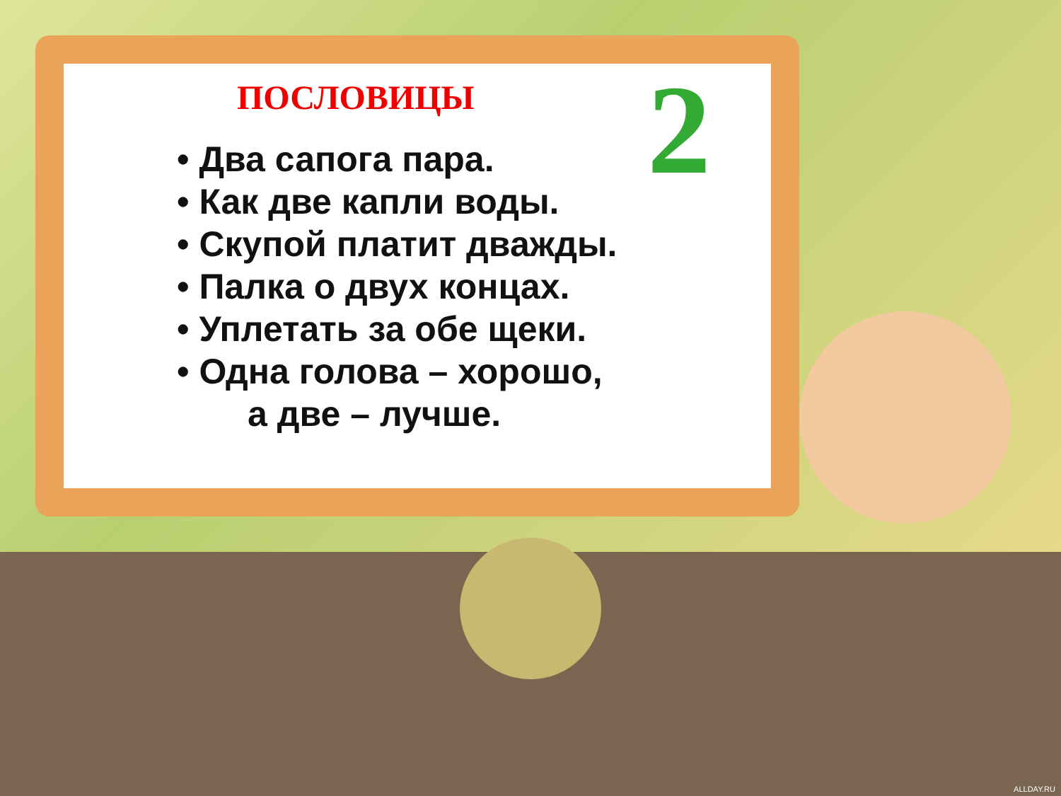2
ПОСЛОВИЦЫ
• Два сапога пара.
• Как две капли воды.
• Скупой платит дважды.
• Палка о двух концах.
• Уплетать за обе щеки.
• Одна голова – хорошо,
а две – лучше.
ALLDAY.RU